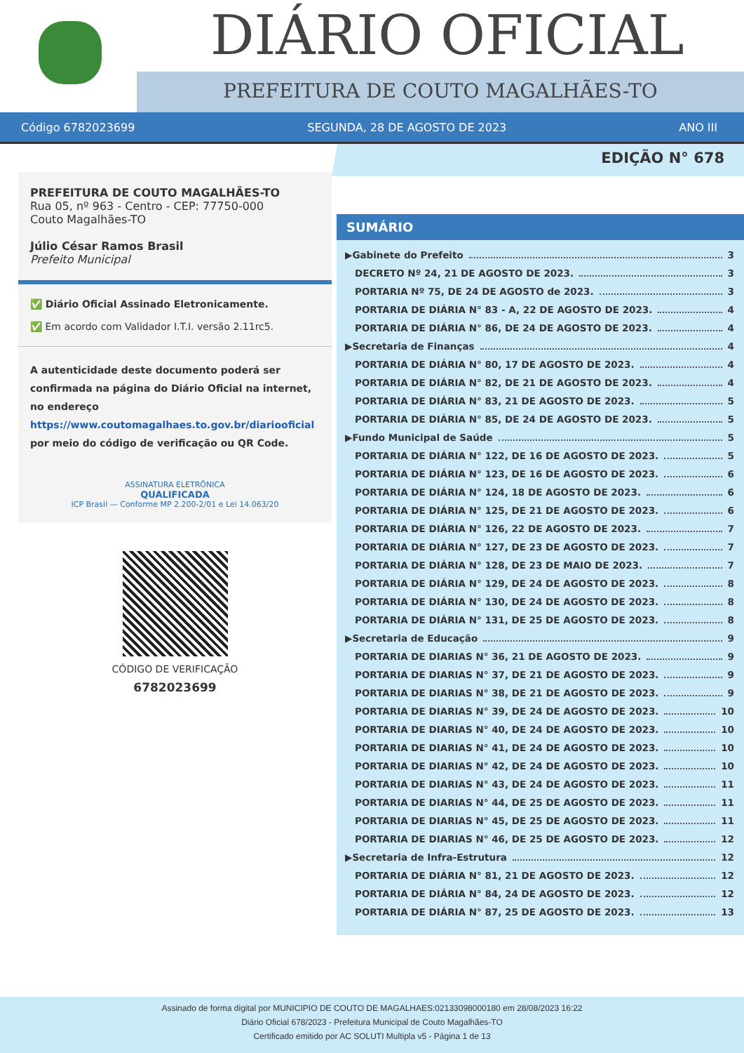DIÁRIO OFICIAL
PREFEITURA DE COUTO MAGALHÃES-TO
Código 6782023699 SEGUNDA, 28 DE AGOSTO DE 2023 ANO III
EDIÇÃO N° 678
PREFEITURA DE COUTO MAGALHÃES-TO
Rua 05, nº 963 - Centro - CEP: 77750-000
Couto Magalhães-TO
Júlio César Ramos Brasil
Prefeito Municipal
✅ Diário Oficial Assinado Eletronicamente.
✅ Em acordo com Validador I.T.I. versão 2.11rc5.
A autenticidade deste documento poderá ser confirmada na página do Diário Oficial na internet, no endereço https://www.coutomagalhaes.to.gov.br/diariooficial por meio do código de verificação ou QR Code.
ASSINATURA ELETRÔNICA
QUALIFICADA
ICP Brasil — Conforme MP 2.200-2/01 e Lei 14.063/20
CÓDIGO DE VERIFICAÇÃO
6782023699
SUMÁRIO
▶Gabinete do Prefeito 3
DECRETO Nº 24, 21 DE AGOSTO DE 2023. 3
PORTARIA Nº 75, DE 24 DE AGOSTO de 2023. 3
PORTARIA DE DIÁRIA N° 83 - A, 22 DE AGOSTO DE 2023. 4
PORTARIA DE DIÁRIA N° 86, DE 24 DE AGOSTO DE 2023. 4
▶Secretaria de Finanças 4
PORTARIA DE DIÁRIA N° 80, 17 DE AGOSTO DE 2023. 4
PORTARIA DE DIÁRIA N° 82, DE 21 DE AGOSTO DE 2023. 4
PORTARIA DE DIÁRIA N° 83, 21 DE AGOSTO DE 2023. 5
PORTARIA DE DIÁRIA N° 85, DE 24 DE AGOSTO DE 2023. 5
▶Fundo Municipal de Saúde 5
PORTARIA DE DIÁRIA N° 122, DE 16 DE AGOSTO DE 2023. 5
PORTARIA DE DIÁRIA N° 123, DE 16 DE AGOSTO DE 2023. 6
PORTARIA DE DIÁRIA N° 124, 18 DE AGOSTO DE 2023. 6
PORTARIA DE DIÁRIA N° 125, DE 21 DE AGOSTO DE 2023. 6
PORTARIA DE DIÁRIA N° 126, 22 DE AGOSTO DE 2023. 7
PORTARIA DE DIÁRIA N° 127, DE 23 DE AGOSTO DE 2023. 7
PORTARIA DE DIÁRIA N° 128, DE 23 DE MAIO DE 2023. 7
PORTARIA DE DIÁRIA N° 129, DE 24 DE AGOSTO DE 2023. 8
PORTARIA DE DIÁRIA N° 130, DE 24 DE AGOSTO DE 2023. 8
PORTARIA DE DIÁRIA N° 131, DE 25 DE AGOSTO DE 2023. 8
▶Secretaria de Educação 9
PORTARIA DE DIARIAS N° 36, 21 DE AGOSTO DE 2023. 9
PORTARIA DE DIARIAS N° 37, DE 21 DE AGOSTO DE 2023. 9
PORTARIA DE DIARIAS N° 38, DE 21 DE AGOSTO DE 2023. 9
PORTARIA DE DIARIAS N° 39, DE 24 DE AGOSTO DE 2023. 10
PORTARIA DE DIARIAS N° 40, DE 24 DE AGOSTO DE 2023. 10
PORTARIA DE DIARIAS N° 41, DE 24 DE AGOSTO DE 2023. 10
PORTARIA DE DIARIAS N° 42, DE 24 DE AGOSTO DE 2023. 10
PORTARIA DE DIARIAS N° 43, DE 24 DE AGOSTO DE 2023. 11
PORTARIA DE DIARIAS N° 44, DE 25 DE AGOSTO DE 2023. 11
PORTARIA DE DIARIAS N° 45, DE 25 DE AGOSTO DE 2023. 11
PORTARIA DE DIARIAS N° 46, DE 25 DE AGOSTO DE 2023. 12
▶Secretaria de Infra-Estrutura 12
PORTARIA DE DIÁRIA N° 81, 21 DE AGOSTO DE 2023. 12
PORTARIA DE DIÁRIA N° 84, 24 DE AGOSTO DE 2023. 12
PORTARIA DE DIÁRIA N° 87, 25 DE AGOSTO DE 2023. 13
Assinado de forma digital por MUNICIPIO DE COUTO DE MAGALHAES:02133098000180 em 28/08/2023 16:22
Diário Oficial 678/2023 - Prefeitura Municipal de Couto Magalhães-TO
Certificado emitido por AC SOLUTI Multipla v5 - Página 1 de 13